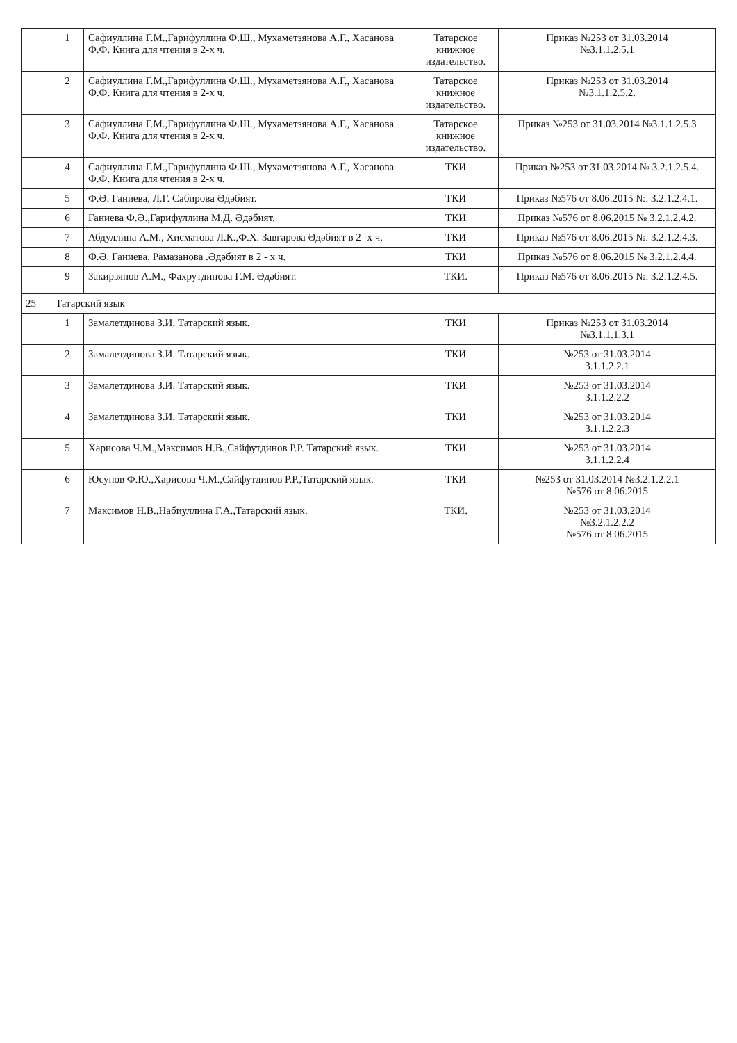| | 1 | Сафиуллина Г.М.,Гарифуллина Ф.Ш., Мухаметзянова А.Г., Хасанова Ф.Ф. Книга для чтения в 2-х ч. | Татарское книжное издательство. | Приказ №253 от 31.03.2014 №3.1.1.2.5.1 |
| | 2 | Сафиуллина Г.М.,Гарифуллина Ф.Ш., Мухаметзянова А.Г., Хасанова Ф.Ф. Книга для чтения в 2-х ч. | Татарское книжное издательство. | Приказ №253 от 31.03.2014 №3.1.1.2.5.2. |
| | 3 | Сафиуллина Г.М.,Гарифуллина Ф.Ш., Мухаметзянова А.Г., Хасанова Ф.Ф. Книга для чтения в 2-х ч. | Татарское книжное издательство. | Приказ №253 от 31.03.2014 №3.1.1.2.5.3 |
| | 4 | Сафиуллина Г.М.,Гарифуллина Ф.Ш., Мухаметзянова А.Г., Хасанова Ф.Ф. Книга для чтения в 2-х ч. | ТКИ | Приказ №253 от 31.03.2014 № 3.2.1.2.5.4. |
| | 5 | Ф.Ә. Ганиева, Л.Г. Сабирова Әдәбият. | ТКИ | Приказ №576 от 8.06.2015 №. 3.2.1.2.4.1. |
| | 6 | Ганиева Ф.Ә.,Гарифуллина М.Д. Әдәбият. | ТКИ | Приказ №576 от 8.06.2015 № 3.2.1.2.4.2. |
| | 7 | Абдуллина А.М., Хисматова Л.К.,Ф.Х. Завгарова Әдәбият в 2 -х ч. | ТКИ | Приказ №576 от 8.06.2015 №. 3.2.1.2.4.3. |
| | 8 | Ф.Ә. Ганиева, Рамазанова .Әдәбият в 2 - х ч. | ТКИ | Приказ №576 от 8.06.2015 № 3.2.1.2.4.4. |
| | 9 | Закирзянов А.М., Фахрутдинова Г.М. Әдәбият. | ТКИ. | Приказ №576 от 8.06.2015 №. 3.2.1.2.4.5. |
| 25 | Татарский язык | | | |
| | 1 | Замалетдинова З.И. Татарский язык. | ТКИ | Приказ №253 от 31.03.2014 №3.1.1.1.3.1 |
| | 2 | Замалетдинова З.И. Татарский язык. | ТКИ | №253 от 31.03.2014 3.1.1.2.2.1 |
| | 3 | Замалетдинова З.И. Татарский язык. | ТКИ | №253 от 31.03.2014 3.1.1.2.2.2 |
| | 4 | Замалетдинова З.И. Татарский язык. | ТКИ | №253 от 31.03.2014 3.1.1.2.2.3 |
| | 5 | Харисова Ч.М.,Максимов Н.В.,Сайфутдинов Р.Р. Татарский язык. | ТКИ | №253 от 31.03.2014 3.1.1.2.2.4 |
| | 6 | Юсупов Ф.Ю.,Харисова Ч.М.,Сайфутдинов Р.Р.,Татарский язык. | ТКИ | №253 от 31.03.2014 №3.2.1.2.2.1 №576 от 8.06.2015 |
| | 7 | Максимов Н.В.,Набиуллина Г.А.,Татарский язык. | ТКИ. | №253 от 31.03.2014 №3.2.1.2.2.2 №576 от 8.06.2015 |